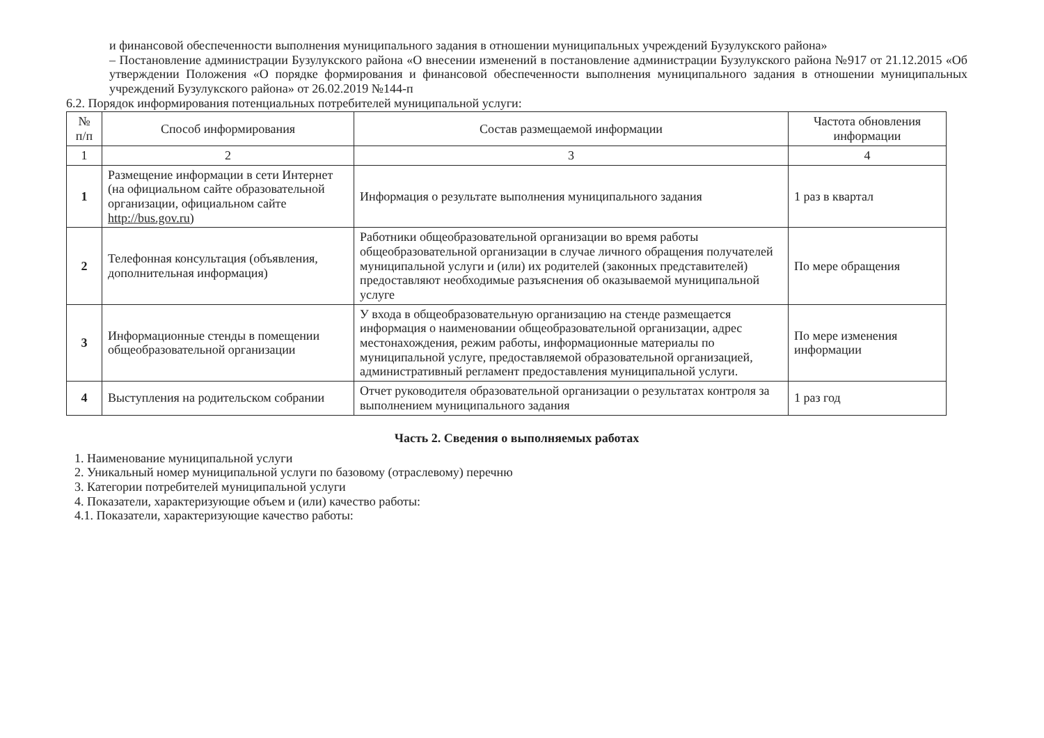и финансовой обеспеченности выполнения муниципального задания в отношении муниципальных учреждений Бузулукского района»
– Постановление администрации Бузулукского района «О внесении изменений в постановление администрации Бузулукского района №917 от 21.12.2015 «Об утверждении Положения «О порядке формирования и финансовой обеспеченности выполнения муниципального задания в отношении муниципальных учреждений Бузулукского района» от 26.02.2019 №144-п
6.2. Порядок информирования потенциальных потребителей муниципальной услуги:
| № п/п | Способ информирования | Состав размещаемой информации | Частота обновления информации |
| --- | --- | --- | --- |
| 1 | 2 | 3 | 4 |
| 1 | Размещение информации в сети Интернет (на официальном сайте образовательной организации, официальном сайте http://bus.gov.ru ) | Информация о результате выполнения муниципального задания | 1 раз в квартал |
| 2 | Телефонная консультация (объявления, дополнительная информация) | Работники общеобразовательной организации во время работы общеобразовательной организации в случае личного обращения получателей муниципальной услуги и (или) их родителей (законных представителей) предоставляют необходимые разъяснения об оказываемой муниципальной услуге | По мере обращения |
| 3 | Информационные стенды в помещении общеобразовательной организации | У входа в общеобразовательную организацию на стенде размещается информация о наименовании общеобразовательной организации, адрес местонахождения, режим работы, информационные материалы по муниципальной услуге, предоставляемой образовательной организацией, административный регламент предоставления муниципальной услуги. | По мере изменения информации |
| 4 | Выступления на родительском собрании | Отчет руководителя образовательной организации о результатах контроля за выполнением муниципального задания | 1 раз год |
Часть 2. Сведения о выполняемых работах
1. Наименование муниципальной услуги
2. Уникальный номер муниципальной услуги по базовому (отраслевому) перечню
3. Категории потребителей муниципальной услуги
4. Показатели, характеризующие объем и (или) качество работы:
4.1. Показатели, характеризующие качество работы: